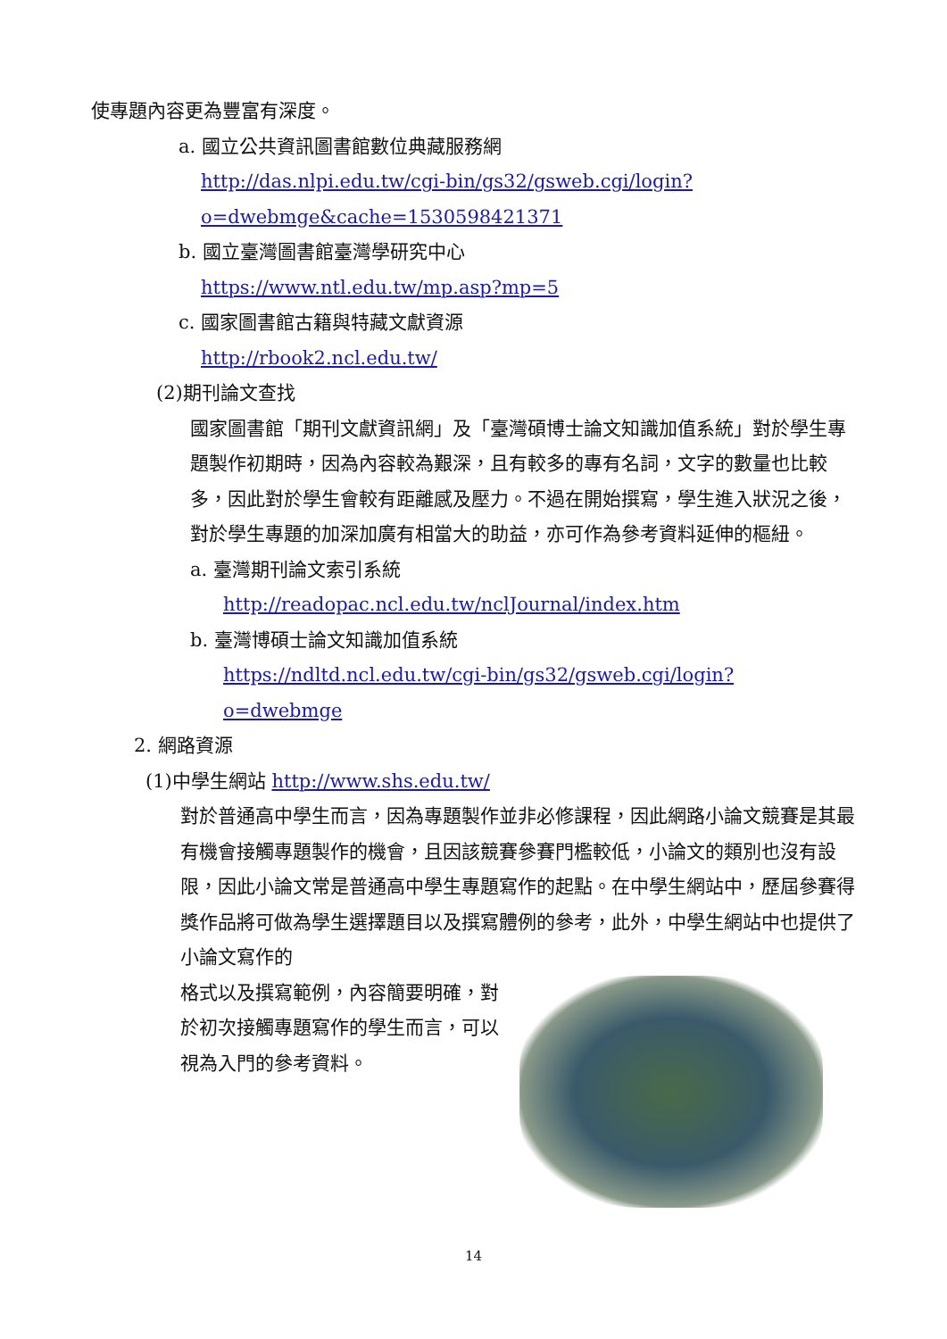使專題內容更為豐富有深度。
a. 國立公共資訊圖書館數位典藏服務網
http://das.nlpi.edu.tw/cgi-bin/gs32/gsweb.cgi/login?o=dwebmge&cache=1530598421371
b. 國立臺灣圖書館臺灣學研究中心
https://www.ntl.edu.tw/mp.asp?mp=5
c. 國家圖書館古籍與特藏文獻資源
http://rbook2.ncl.edu.tw/
(2)期刊論文查找
國家圖書館「期刊文獻資訊網」及「臺灣碩博士論文知識加值系統」對於學生專題製作初期時，因為內容較為艱深，且有較多的專有名詞，文字的數量也比較多，因此對於學生會較有距離感及壓力。不過在開始撰寫，學生進入狀況之後，對於學生專題的加深加廣有相當大的助益，亦可作為參考資料延伸的樞紐。
a. 臺灣期刊論文索引系統
http://readopac.ncl.edu.tw/nclJournal/index.htm
b. 臺灣博碩士論文知識加值系統
https://ndltd.ncl.edu.tw/cgi-bin/gs32/gsweb.cgi/login?o=dwebmge
2. 網路資源
(1)中學生網站 http://www.shs.edu.tw/
對於普通高中學生而言，因為專題製作並非必修課程，因此網路小論文競賽是其最有機會接觸專題製作的機會，且因該競賽參賽門檻較低，小論文的類別也沒有設限，因此小論文常是普通高中學生專題寫作的起點。在中學生網站中，歷屆參賽得獎作品將可做為學生選擇題目以及撰寫體例的參考，此外，中學生網站中也提供了小論文寫作的
格式以及撰寫範例，內容簡要明確，對於初次接觸專題寫作的學生而言，可以視為入門的參考資料。
14